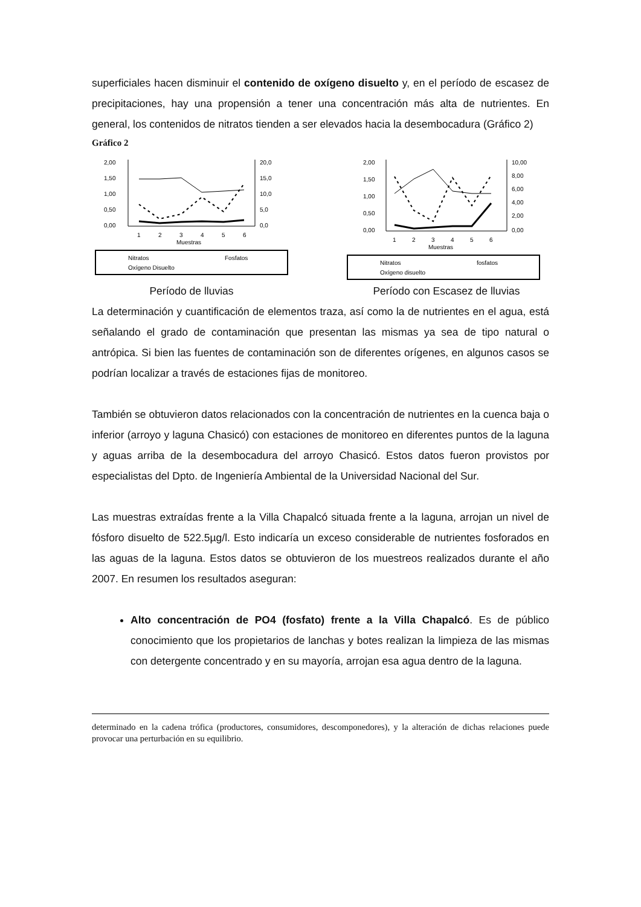superficiales hacen disminuir el contenido de oxígeno disuelto y, en el período de escasez de precipitaciones, hay una propensión a tener una concentración más alta de nutrientes. En general, los contenidos de nitratos tienden a ser elevados hacia la desembocadura (Gráfico 2)
Gráfico 2
2,00
1,50
1,00
0,50
0,00
20,0
15,0
10,0
5,0
0,0
1
2
3
4
5
6
Muestras
Nitratos
Fosfatos
Oxígeno Disuelto
Período de lluvias
2,00
1,50
1,00
0,50
0,00
10,00
8,00
6,00
4,00
2,00
0,00
1
2
3
4
5
6
Muestras
Nitratos
fosfatos
Oxígeno disuelto
Período con Escasez de lluvias
La determinación y cuantificación de elementos traza, así como la de nutrientes en el agua, está señalando el grado de contaminación que presentan las mismas ya sea de tipo natural o antrópica. Si bien las fuentes de contaminación son de diferentes orígenes, en algunos casos se podrían localizar a través de estaciones fijas de monitoreo.
También se obtuvieron datos relacionados con la concentración de nutrientes en la cuenca baja o inferior (arroyo y laguna Chasicó) con estaciones de monitoreo en diferentes puntos de la laguna y aguas arriba de la desembocadura del arroyo Chasicó. Estos datos fueron provistos por especialistas del Dpto. de Ingeniería Ambiental de la Universidad Nacional del Sur.
Las muestras extraídas frente a la Villa Chapalcó situada frente a la laguna, arrojan un nivel de fósforo disuelto de 522.5µg/l. Esto indicaría un exceso considerable de nutrientes fosforados en las aguas de la laguna. Estos datos se obtuvieron de los muestreos realizados durante el año 2007. En resumen los resultados aseguran:
Alto concentración de PO4 (fosfato) frente a la Villa Chapalcó. Es de público conocimiento que los propietarios de lanchas y botes realizan la limpieza de las mismas con detergente concentrado y en su mayoría, arrojan esa agua dentro de la laguna.
determinado en la cadena trófica (productores, consumidores, descomponedores), y la alteración de dichas relaciones puede provocar una perturbación en su equilibrio.